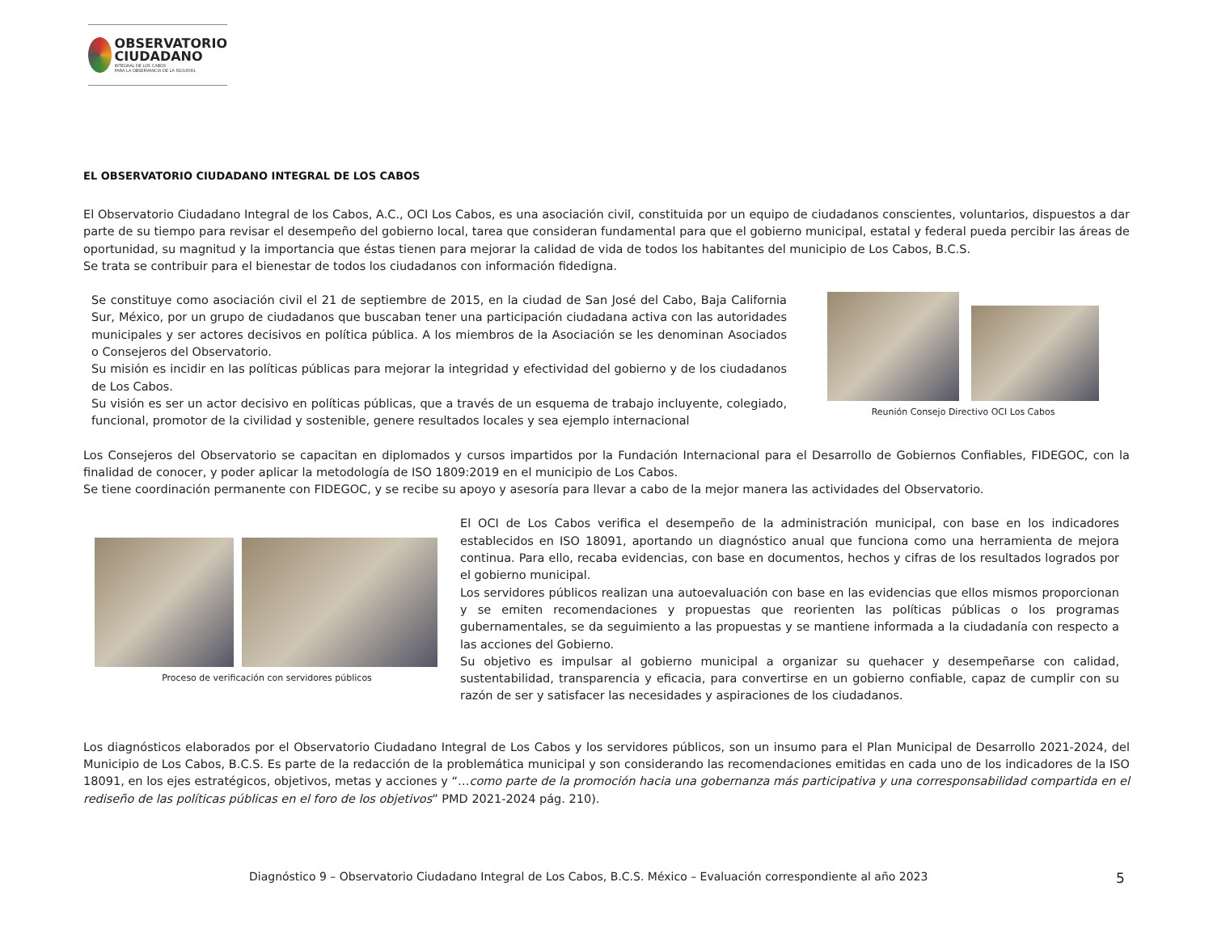OBSERVATORIO
CIUDADANO
INTEGRAL DE LOS CABOS
PARA LA OBSERVANCIA DE LA ISO18091
EL OBSERVATORIO CIUDADANO INTEGRAL DE LOS CABOS
El Observatorio Ciudadano Integral de los Cabos, A.C., OCI Los Cabos, es una asociación civil, constituida por un equipo de ciudadanos conscientes, voluntarios, dispuestos a dar parte de su tiempo para revisar el desempeño del gobierno local, tarea que consideran fundamental para que el gobierno municipal, estatal y federal pueda percibir las áreas de oportunidad, su magnitud y la importancia que éstas tienen para mejorar la calidad de vida de todos los habitantes del municipio de Los Cabos, B.C.S.
Se trata se contribuir para el bienestar de todos los ciudadanos con información fidedigna.
Se constituye como asociación civil el 21 de septiembre de 2015, en la ciudad de San José del Cabo, Baja California Sur, México, por un grupo de ciudadanos que buscaban tener una participación ciudadana activa con las autoridades municipales y ser actores decisivos en política pública. A los miembros de la Asociación se les denominan Asociados o Consejeros del Observatorio.
Su misión es incidir en las políticas públicas para mejorar la integridad y efectividad del gobierno y de los ciudadanos de Los Cabos.
Su visión es ser un actor decisivo en políticas públicas, que a través de un esquema de trabajo incluyente, colegiado, funcional, promotor de la civilidad y sostenible, genere resultados locales y sea ejemplo internacional
Reunión Consejo Directivo OCI Los Cabos
Los Consejeros del Observatorio se capacitan en diplomados y cursos impartidos por la Fundación Internacional para el Desarrollo de Gobiernos Confiables, FIDEGOC, con la finalidad de conocer, y poder aplicar la metodología de ISO 1809:2019 en el municipio de Los Cabos.
Se tiene coordinación permanente con FIDEGOC, y se recibe su apoyo y asesoría para llevar a cabo de la mejor manera las actividades del Observatorio.
Proceso de verificación con servidores públicos
El OCI de Los Cabos verifica el desempeño de la administración municipal, con base en los indicadores establecidos en ISO 18091, aportando un diagnóstico anual que funciona como una herramienta de mejora continua. Para ello, recaba evidencias, con base en documentos, hechos y cifras de los resultados logrados por el gobierno municipal.
Los servidores públicos realizan una autoevaluación con base en las evidencias que ellos mismos proporcionan y se emiten recomendaciones y propuestas que reorienten las políticas públicas o los programas gubernamentales, se da seguimiento a las propuestas y se mantiene informada a la ciudadanía con respecto a las acciones del Gobierno.
Su objetivo es impulsar al gobierno municipal a organizar su quehacer y desempeñarse con calidad, sustentabilidad, transparencia y eficacia, para convertirse en un gobierno confiable, capaz de cumplir con su razón de ser y satisfacer las necesidades y aspiraciones de los ciudadanos.
Los diagnósticos elaborados por el Observatorio Ciudadano Integral de Los Cabos y los servidores públicos, son un insumo para el Plan Municipal de Desarrollo 2021-2024, del Municipio de Los Cabos, B.C.S. Es parte de la redacción de la problemática municipal y son considerando las recomendaciones emitidas en cada uno de los indicadores de la ISO 18091, en los ejes estratégicos, objetivos, metas y acciones y “…como parte de la promoción hacia una gobernanza más participativa y una corresponsabilidad compartida en el rediseño de las políticas públicas en el foro de los objetivos” PMD 2021-2024 pág. 210).
Diagnóstico 9 – Observatorio Ciudadano Integral de Los Cabos, B.C.S. México – Evaluación correspondiente al año 2023 5